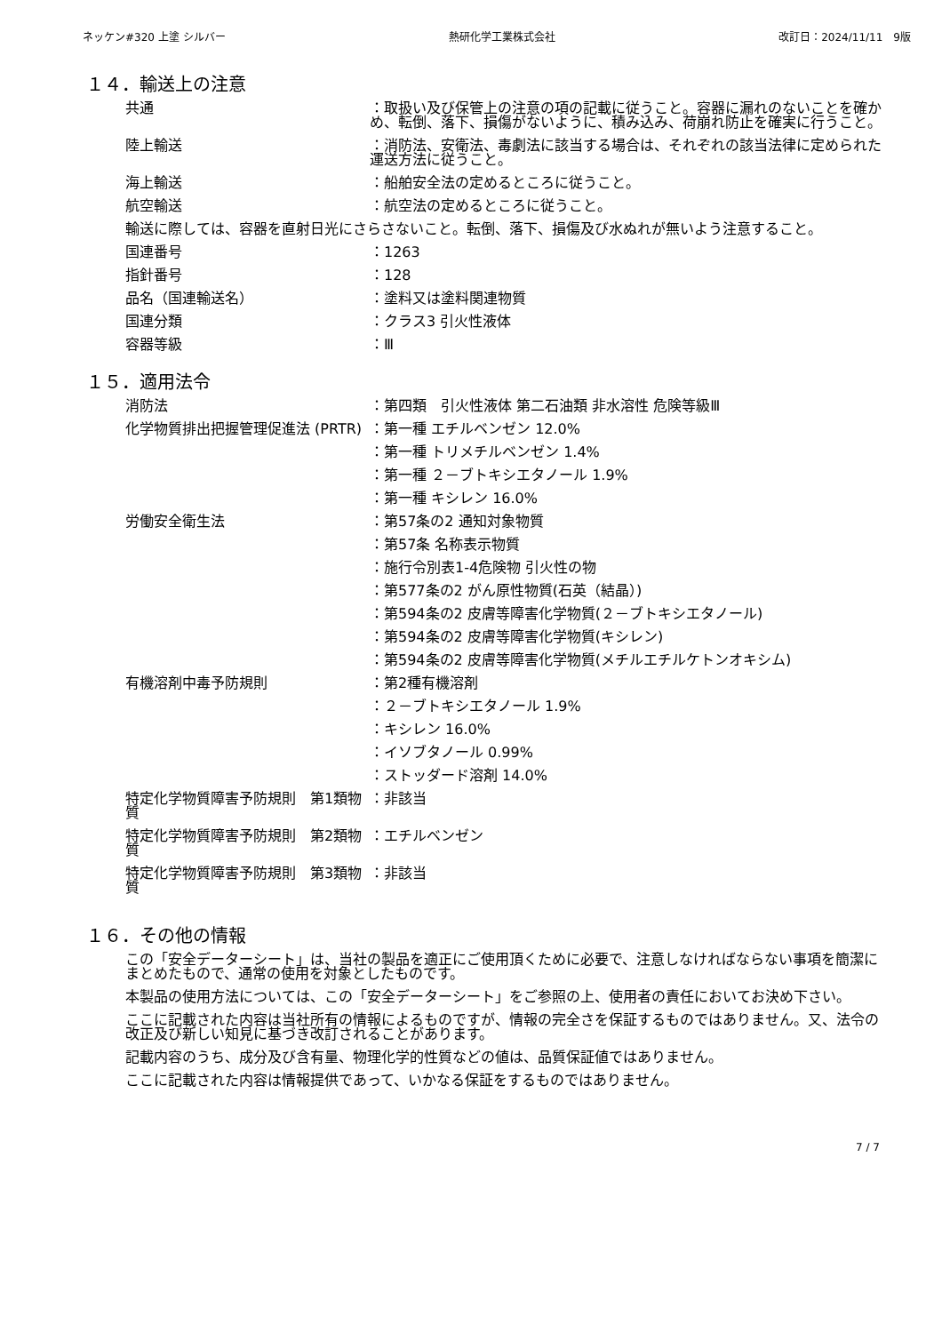ネッケン#320 上塗 シルバー 熱研化学工業株式会社 改訂日：2024/11/11　9版
１４．輸送上の注意
共通 ：取扱い及び保管上の注意の項の記載に従うこと。容器に漏れのないことを確かめ、転倒、落下、損傷がないように、積み込み、荷崩れ防止を確実に行うこと。
陸上輸送 ：消防法、安衛法、毒劇法に該当する場合は、それぞれの該当法律に定められた運送方法に従うこと。
海上輸送 ：船舶安全法の定めるところに従うこと。
航空輸送 ：航空法の定めるところに従うこと。
輸送に際しては、容器を直射日光にさらさないこと。転倒、落下、損傷及び水ぬれが無いよう注意すること。
国連番号 ：1263
指針番号 ：128
品名（国連輸送名） ：塗料又は塗料関連物質
国連分類 ：クラス3 引火性液体
容器等級 ：Ⅲ
１５．適用法令
消防法 ：第四類　引火性液体 第二石油類 非水溶性 危険等級Ⅲ
化学物質排出把握管理促進法 (PRTR)
：第一種 エチルベンゼン 12.0%
：第一種 トリメチルベンゼン 1.4%
：第一種 ２－ブトキシエタノール 1.9%
：第一種 キシレン 16.0%
労働安全衛生法 ：第57条の2 通知対象物質
：第57条 名称表示物質
：施行令別表1-4危険物 引火性の物
：第577条の2 がん原性物質(石英（結晶）)
：第594条の2 皮膚等障害化学物質(２－ブトキシエタノール)
：第594条の2 皮膚等障害化学物質(キシレン)
：第594条の2 皮膚等障害化学物質(メチルエチルケトンオキシム)
有機溶剤中毒予防規則 ：第2種有機溶剤
：２－ブトキシエタノール 1.9%
：キシレン 16.0%
：イソブタノール 0.99%
：ストッダード溶剤 14.0%
特定化学物質障害予防規則　第1類物質
：非該当
特定化学物質障害予防規則　第2類物質
：エチルベンゼン
特定化学物質障害予防規則　第3類物質
：非該当
１６．その他の情報
この「安全データーシート」は、当社の製品を適正にご使用頂くために必要で、注意しなければならない事項を簡潔にまとめたもので、通常の使用を対象としたものです。
本製品の使用方法については、この「安全データーシート」をご参照の上、使用者の責任においてお決め下さい。
ここに記載された内容は当社所有の情報によるものですが、情報の完全さを保証するものではありません。又、法令の改正及び新しい知見に基づき改訂されることがあります。
記載内容のうち、成分及び含有量、物理化学的性質などの値は、品質保証値ではありません。
ここに記載された内容は情報提供であって、いかなる保証をするものではありません。
7 / 7